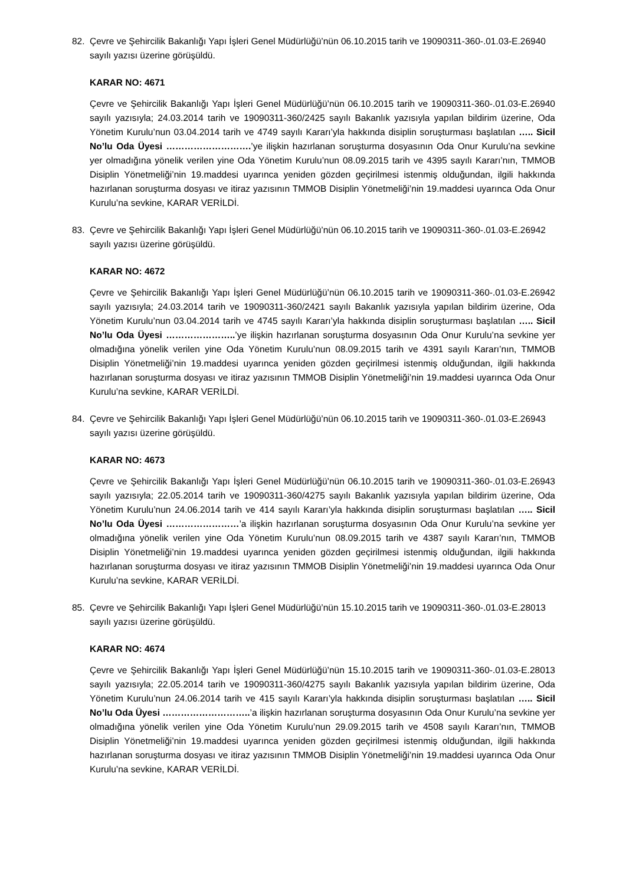82. Çevre ve Şehircilik Bakanlığı Yapı İşleri Genel Müdürlüğü’nün 06.10.2015 tarih ve 19090311-360-.01.03-E.26940 sayılı yazısı üzerine görüşüldü.
KARAR NO: 4671
Çevre ve Şehircilik Bakanlığı Yapı İşleri Genel Müdürlüğü’nün 06.10.2015 tarih ve 19090311-360-.01.03-E.26940 sayılı yazısıyla; 24.03.2014 tarih ve 19090311-360/2425 sayılı Bakanlık yazısıyla yapılan bildirim üzerine, Oda Yönetim Kurulu’nun 03.04.2014 tarih ve 4749 sayılı Kararı’yla hakkında disiplin soruşturması başlatılan ….. Sicil No’lu Oda Üyesi ……………………….’ye ilişkin hazırlanan soruşturma dosyasının Oda Onur Kurulu’na sevkine yer olmadığına yönelik verilen yine Oda Yönetim Kurulu’nun 08.09.2015 tarih ve 4395 sayılı Kararı’nın, TMMOB Disiplin Yönetmeliği’nin 19.maddesi uyarınca yeniden gözden geçirilmesi istenmiş olduğundan, ilgili hakkında hazırlanan soruşturma dosyası ve itiraz yazısının TMMOB Disiplin Yönetmeliği’nin 19.maddesi uyarınca Oda Onur Kurulu’na sevkine, KARAR VERİLDİ.
83. Çevre ve Şehircilik Bakanlığı Yapı İşleri Genel Müdürlüğü’nün 06.10.2015 tarih ve 19090311-360-.01.03-E.26942 sayılı yazısı üzerine görüşüldü.
KARAR NO: 4672
Çevre ve Şehircilik Bakanlığı Yapı İşleri Genel Müdürlüğü’nün 06.10.2015 tarih ve 19090311-360-.01.03-E.26942 sayılı yazısıyla; 24.03.2014 tarih ve 19090311-360/2421 sayılı Bakanlık yazısıyla yapılan bildirim üzerine, Oda Yönetim Kurulu’nun 03.04.2014 tarih ve 4745 sayılı Kararı’yla hakkında disiplin soruşturması başlatılan ….. Sicil No’lu Oda Üyesi …………………..’ye ilişkin hazırlanan soruşturma dosyasının Oda Onur Kurulu’na sevkine yer olmadığına yönelik verilen yine Oda Yönetim Kurulu’nun 08.09.2015 tarih ve 4391 sayılı Kararı’nın, TMMOB Disiplin Yönetmeliği’nin 19.maddesi uyarınca yeniden gözden geçirilmesi istenmiş olduğundan, ilgili hakkında hazırlanan soruşturma dosyası ve itiraz yazısının TMMOB Disiplin Yönetmeliği’nin 19.maddesi uyarınca Oda Onur Kurulu’na sevkine, KARAR VERİLDİ.
84. Çevre ve Şehircilik Bakanlığı Yapı İşleri Genel Müdürlüğü’nün 06.10.2015 tarih ve 19090311-360-.01.03-E.26943 sayılı yazısı üzerine görüşüldü.
KARAR NO: 4673
Çevre ve Şehircilik Bakanlığı Yapı İşleri Genel Müdürlüğü’nün 06.10.2015 tarih ve 19090311-360-.01.03-E.26943 sayılı yazısıyla; 22.05.2014 tarih ve 19090311-360/4275 sayılı Bakanlık yazısıyla yapılan bildirim üzerine, Oda Yönetim Kurulu’nun 24.06.2014 tarih ve 414 sayılı Kararı’yla hakkında disiplin soruşturması başlatılan ….. Sicil No’lu Oda Üyesi ……………………’a ilişkin hazırlanan soruşturma dosyasının Oda Onur Kurulu’na sevkine yer olmadığına yönelik verilen yine Oda Yönetim Kurulu’nun 08.09.2015 tarih ve 4387 sayılı Kararı’nın, TMMOB Disiplin Yönetmeliği’nin 19.maddesi uyarınca yeniden gözden geçirilmesi istenmiş olduğundan, ilgili hakkında hazırlanan soruşturma dosyası ve itiraz yazısının TMMOB Disiplin Yönetmeliği’nin 19.maddesi uyarınca Oda Onur Kurulu’na sevkine, KARAR VERİLDİ.
85. Çevre ve Şehircilik Bakanlığı Yapı İşleri Genel Müdürlüğü’nün 15.10.2015 tarih ve 19090311-360-.01.03-E.28013 sayılı yazısı üzerine görüşüldü.
KARAR NO: 4674
Çevre ve Şehircilik Bakanlığı Yapı İşleri Genel Müdürlüğü’nün 15.10.2015 tarih ve 19090311-360-.01.03-E.28013 sayılı yazısıyla; 22.05.2014 tarih ve 19090311-360/4275 sayılı Bakanlık yazısıyla yapılan bildirim üzerine, Oda Yönetim Kurulu’nun 24.06.2014 tarih ve 415 sayılı Kararı’yla hakkında disiplin soruşturması başlatılan ….. Sicil No’lu Oda Üyesi ………………………..’a ilişkin hazırlanan soruşturma dosyasının Oda Onur Kurulu’na sevkine yer olmadığına yönelik verilen yine Oda Yönetim Kurulu’nun 29.09.2015 tarih ve 4508 sayılı Kararı’nın, TMMOB Disiplin Yönetmeliği’nin 19.maddesi uyarınca yeniden gözden geçirilmesi istenmiş olduğundan, ilgili hakkında hazırlanan soruşturma dosyası ve itiraz yazısının TMMOB Disiplin Yönetmeliği’nin 19.maddesi uyarınca Oda Onur Kurulu’na sevkine, KARAR VERİLDİ.